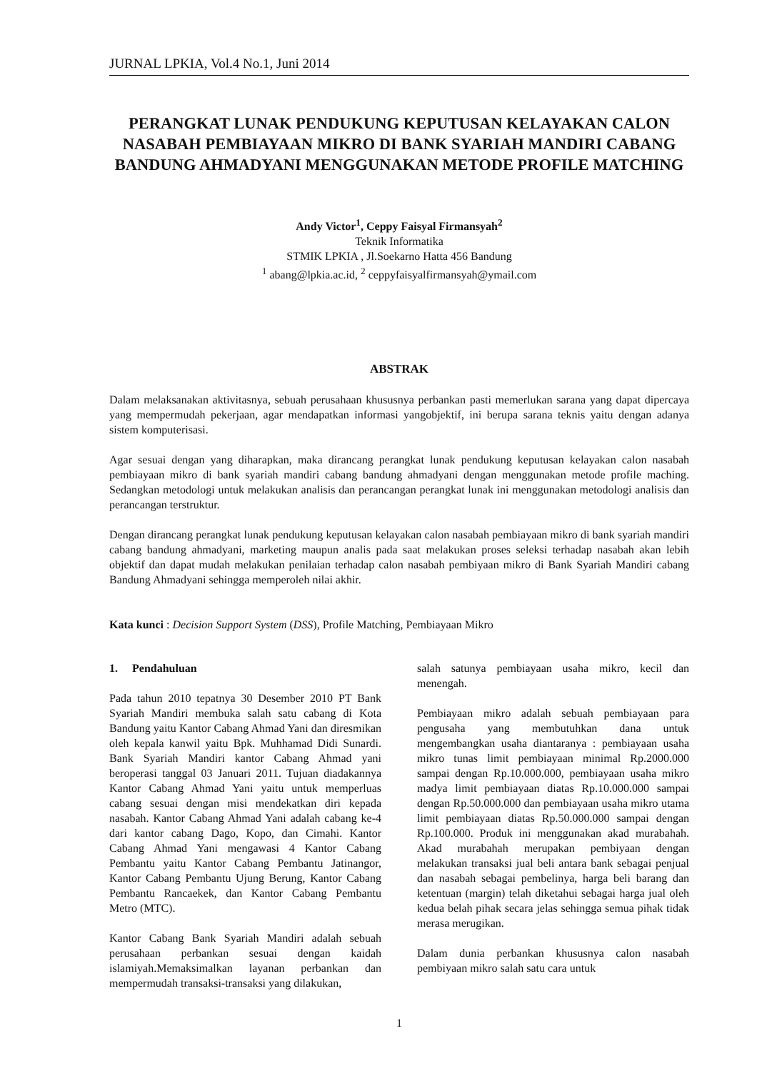JURNAL LPKIA, Vol.4 No.1, Juni 2014
PERANGKAT LUNAK PENDUKUNG KEPUTUSAN KELAYAKAN CALON NASABAH PEMBIAYAAN MIKRO DI BANK SYARIAH MANDIRI CABANG BANDUNG AHMADYANI MENGGUNAKAN METODE PROFILE MATCHING
Andy Victor<sup>1</sup>, Ceppy Faisyal Firmansyah<sup>2</sup>
Teknik Informatika
STMIK LPKIA , Jl.Soekarno Hatta 456 Bandung
<sup>1</sup> abang@lpkia.ac.id, <sup>2</sup> ceppyfaisyalfirmansyah@ymail.com
ABSTRAK
Dalam melaksanakan aktivitasnya, sebuah perusahaan khususnya perbankan pasti memerlukan sarana yang dapat dipercaya yang mempermudah pekerjaan, agar mendapatkan informasi yangobjektif, ini berupa sarana teknis yaitu dengan adanya sistem komputerisasi.
Agar sesuai dengan yang diharapkan, maka dirancang perangkat lunak pendukung keputusan kelayakan calon nasabah pembiayaan mikro di bank syariah mandiri cabang bandung ahmadyani dengan menggunakan metode profile maching. Sedangkan metodologi untuk melakukan analisis dan perancangan perangkat lunak ini menggunakan metodologi analisis dan perancangan terstruktur.
Dengan dirancang perangkat lunak pendukung keputusan kelayakan calon nasabah pembiayaan mikro di bank syariah mandiri cabang bandung ahmadyani, marketing maupun analis pada saat melakukan proses seleksi terhadap nasabah akan lebih objektif dan dapat mudah melakukan penilaian terhadap calon nasabah pembiyaan mikro di Bank Syariah Mandiri cabang Bandung Ahmadyani sehingga memperoleh nilai akhir.
Kata kunci : Decision Support System (DSS), Profile Matching, Pembiayaan Mikro
1. Pendahuluan
Pada tahun 2010 tepatnya 30 Desember 2010 PT Bank Syariah Mandiri membuka salah satu cabang di Kota Bandung yaitu Kantor Cabang Ahmad Yani dan diresmikan oleh kepala kanwil yaitu Bpk. Muhhamad Didi Sunardi. Bank Syariah Mandiri kantor Cabang Ahmad yani beroperasi tanggal 03 Januari 2011. Tujuan diadakannya Kantor Cabang Ahmad Yani yaitu untuk memperluas cabang sesuai dengan misi mendekatkan diri kepada nasabah. Kantor Cabang Ahmad Yani adalah cabang ke-4 dari kantor cabang Dago, Kopo, dan Cimahi. Kantor Cabang Ahmad Yani mengawasi 4 Kantor Cabang Pembantu yaitu Kantor Cabang Pembantu Jatinangor, Kantor Cabang Pembantu Ujung Berung, Kantor Cabang Pembantu Rancaekek, dan Kantor Cabang Pembantu Metro (MTC).
Kantor Cabang Bank Syariah Mandiri adalah sebuah perusahaan perbankan sesuai dengan kaidah islamiyah.Memaksimalkan layanan perbankan dan mempermudah transaksi-transaksi yang dilakukan,
salah satunya pembiayaan usaha mikro, kecil dan menengah.
Pembiayaan mikro adalah sebuah pembiayaan para pengusaha yang membutuhkan dana untuk mengembangkan usaha diantaranya : pembiayaan usaha mikro tunas limit pembiayaan minimal Rp.2000.000 sampai dengan Rp.10.000.000, pembiayaan usaha mikro madya limit pembiayaan diatas Rp.10.000.000 sampai dengan Rp.50.000.000 dan pembiayaan usaha mikro utama limit pembiayaan diatas Rp.50.000.000 sampai dengan Rp.100.000. Produk ini menggunakan akad murabahah. Akad murabahah merupakan pembiyaan dengan melakukan transaksi jual beli antara bank sebagai penjual dan nasabah sebagai pembelinya, harga beli barang dan ketentuan (margin) telah diketahui sebagai harga jual oleh kedua belah pihak secara jelas sehingga semua pihak tidak merasa merugikan.
Dalam dunia perbankan khususnya calon nasabah pembiyaan mikro salah satu cara untuk
1